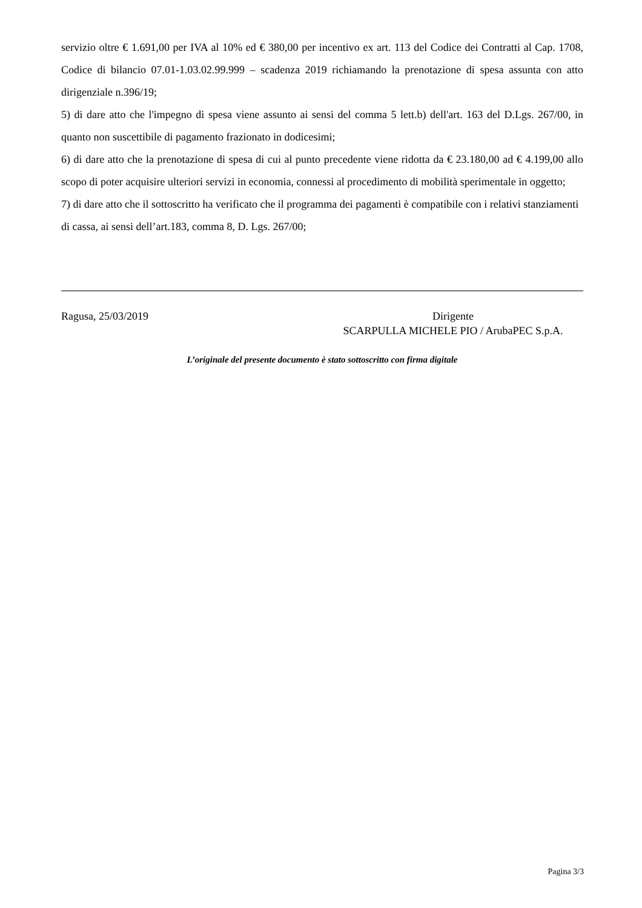servizio oltre € 1.691,00 per IVA al 10% ed € 380,00 per incentivo ex art. 113 del Codice dei Contratti al Cap. 1708, Codice di bilancio 07.01-1.03.02.99.999 – scadenza 2019 richiamando la prenotazione di spesa assunta con atto dirigenziale n.396/19;
5) di dare atto che l'impegno di spesa viene assunto ai sensi del comma 5 lett.b) dell'art. 163 del D.Lgs. 267/00, in quanto non suscettibile di pagamento frazionato in dodicesimi;
6) di dare atto che la prenotazione di spesa di cui al punto precedente viene ridotta da € 23.180,00 ad € 4.199,00 allo scopo di poter acquisire ulteriori servizi in economia, connessi al procedimento di mobilità sperimentale in oggetto;
7) di dare atto che il sottoscritto ha verificato che il programma dei pagamenti è compatibile con i relativi stanziamenti di cassa, ai sensi dell’art.183, comma 8, D. Lgs. 267/00;
Ragusa, 25/03/2019 Dirigente
SCARPULLA MICHELE PIO / ArubaPEC S.p.A.
L’originale del presente documento è stato sottoscritto con firma digitale
Pagina 3/3